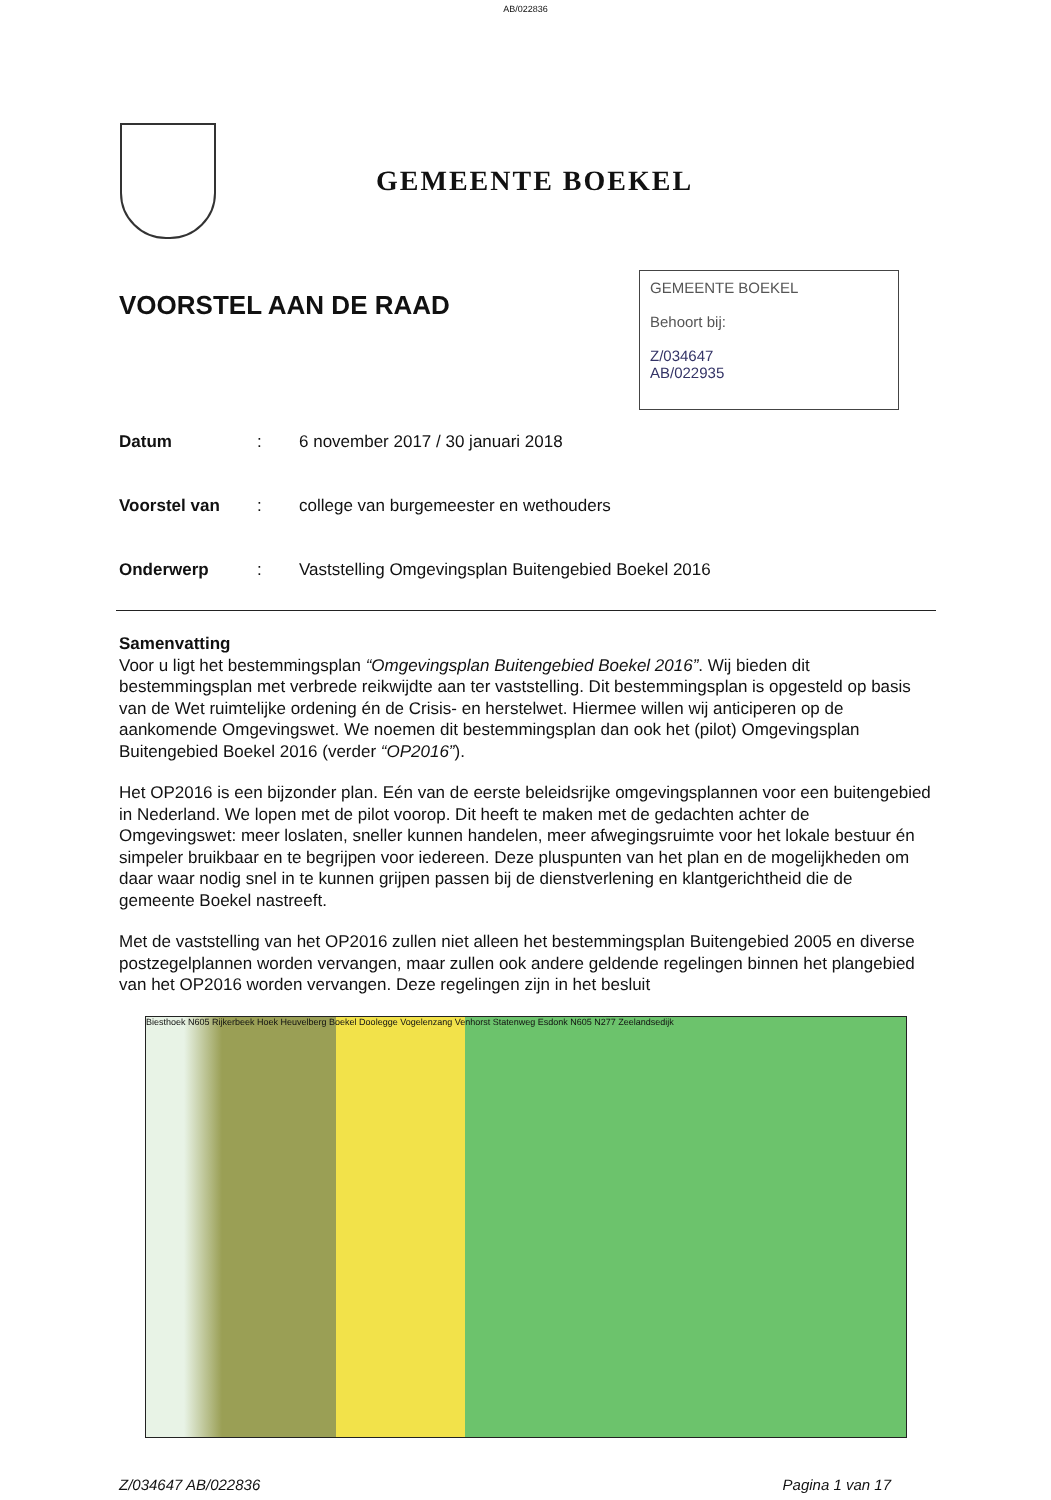AB/022836
GEMEENTE BOEKEL
VOORSTEL AAN DE RAAD
GEMEENTE BOEKEL
Behoort bij:
Z/034647
AB/022935
Datum: 6 november 2017 / 30 januari 2018
Voorstel van: college van burgemeester en wethouders
Onderwerp: Vaststelling Omgevingsplan Buitengebied Boekel 2016
Samenvatting
Voor u ligt het bestemmingsplan “Omgevingsplan Buitengebied Boekel 2016”. Wij bieden dit bestemmingsplan met verbrede reikwijdte aan ter vaststelling. Dit bestemmingsplan is opgesteld op basis van de Wet ruimtelijke ordening én de Crisis- en herstelwet. Hiermee willen wij anticiperen op de aankomende Omgevingswet. We noemen dit bestemmingsplan dan ook het (pilot) Omgevingsplan Buitengebied Boekel 2016 (verder “OP2016”).
Het OP2016 is een bijzonder plan. Eén van de eerste beleidsrijke omgevingsplannen voor een buitengebied in Nederland. We lopen met de pilot voorop. Dit heeft te maken met de gedachten achter de Omgevingswet: meer loslaten, sneller kunnen handelen, meer afwegingsruimte voor het lokale bestuur én simpeler bruikbaar en te begrijpen voor iedereen. Deze pluspunten van het plan en de mogelijkheden om daar waar nodig snel in te kunnen grijpen passen bij de dienstverlening en klantgerichtheid die de gemeente Boekel nastreeft.
Met de vaststelling van het OP2016 zullen niet alleen het bestemmingsplan Buitengebied 2005 en diverse postzegelplannen worden vervangen, maar zullen ook andere geldende regelingen binnen het plangebied van het OP2016 worden vervangen. Deze regelingen zijn in het besluit
Biesthoek N605 Rijkerbeek Hoek Heuvelberg Boekel Doolegge Vogelenzang Venhorst Statenweg Esdonk N605 N277 Zeelandsedijk
Z/034647 AB/022836 Pagina 1 van 17